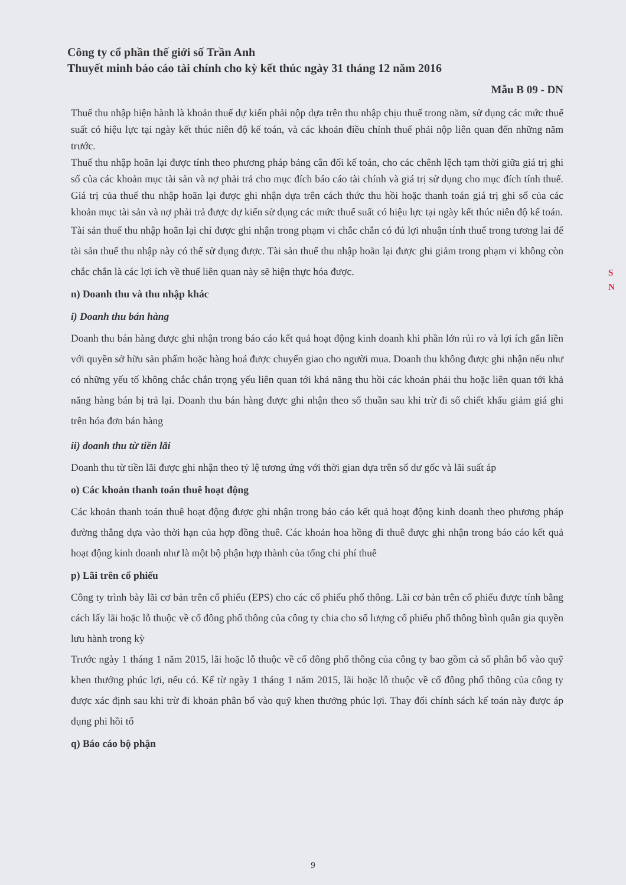Công ty cổ phần thế giới số Trần Anh
Thuyết minh báo cáo tài chính cho kỳ kết thúc ngày 31 tháng 12 năm 2016
Mẫu B 09 - DN
Thuế thu nhập hiện hành là khoản thuế dự kiến phải nộp dựa trên thu nhập chịu thuế trong năm, sử dụng các mức thuế suất có hiệu lực tại ngày kết thúc niên độ kế toán, và các khoản điều chỉnh thuế phải nộp liên quan đến những năm trước.
Thuế thu nhập hoãn lại được tính theo phương pháp bảng cân đối kế toán, cho các chênh lệch tạm thời giữa giá trị ghi sổ của các khoản mục tài sản và nợ phải trả cho mục đích báo cáo tài chính và giá trị sử dụng cho mục đích tính thuế. Giá trị của thuế thu nhập hoãn lại được ghi nhận dựa trên cách thức thu hồi hoặc thanh toán giá trị ghi sổ của các khoản mục tài sản và nợ phải trả được dự kiến sử dụng các mức thuế suất có hiệu lực tại ngày kết thúc niên độ kế toán.
Tài sản thuế thu nhập hoãn lại chỉ được ghi nhận trong phạm vi chắc chắn có đủ lợi nhuận tính thuế trong tương lai để tài sản thuế thu nhập này có thể sử dụng được. Tài sản thuế thu nhập hoãn lại được ghi giảm trong phạm vi không còn chắc chắn là các lợi ích về thuế liên quan này sẽ hiện thực hóa được.
n) Doanh thu và thu nhập khác
i) Doanh thu bán hàng
Doanh thu bán hàng được ghi nhận trong báo cáo kết quả hoạt động kinh doanh khi phần lớn rủi ro và lợi ích gắn liền với quyền sở hữu sản phẩm hoặc hàng hoá được chuyển giao cho người mua. Doanh thu không được ghi nhận nếu như có những yếu tố không chắc chắn trọng yếu liên quan tới khả năng thu hồi các khoản phải thu hoặc liên quan tới khả năng hàng bán bị trả lại. Doanh thu bán hàng được ghi nhận theo số thuần sau khi trừ đi số chiết khấu giảm giá ghi trên hóa đơn bán hàng
ii) doanh thu từ tiền lãi
Doanh thu từ tiền lãi được ghi nhận theo tỷ lệ tương ứng với thời gian dựa trên số dư gốc và lãi suất áp
o) Các khoản thanh toán thuê hoạt động
Các khoản thanh toán thuê hoạt động được ghi nhận trong báo cáo kết quả hoạt động kinh doanh theo phương pháp đường thẳng dựa vào thời hạn của hợp đồng thuê. Các khoản hoa hồng đi thuê được ghi nhận trong báo cáo kết quả hoạt động kinh doanh như là một bộ phận hợp thành của tổng chi phí thuê
p) Lãi trên cổ phiếu
Công ty trình bày lãi cơ bản trên cổ phiếu (EPS) cho các cổ phiếu phổ thông. Lãi cơ bản trên cổ phiếu được tính bằng cách lấy lãi hoặc lỗ thuộc về cổ đông phổ thông của công ty chia cho số lượng cổ phiếu phổ thông bình quân gia quyền lưu hành trong kỳ
Trước ngày 1 tháng 1 năm 2015, lãi hoặc lỗ thuộc về cổ đông phổ thông của công ty bao gồm cả số phân bổ vào quỹ khen thưởng phúc lợi, nếu có. Kể từ ngày 1 tháng 1 năm 2015, lãi hoặc lỗ thuộc về cổ đông phổ thông của công ty được xác định sau khi trừ đi khoản phân bổ vào quỹ khen thưởng phúc lợi. Thay đổi chính sách kế toán này được áp dụng phi hồi tố
q) Báo cáo bộ phận
S N
9